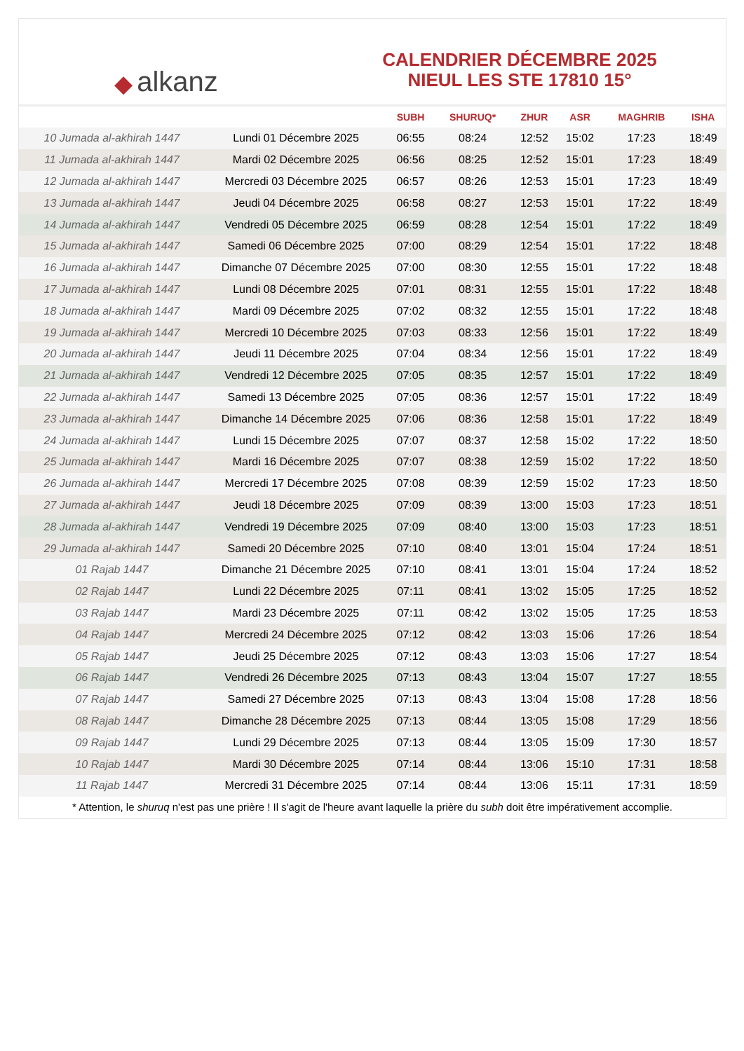◆ alkanz
CALENDRIER DÉCEMBRE 2025
NIEUL LES STE 17810 15°
| | | SUBH | SHURUQ* | ZHUR | ASR | MAGHRIB | ISHA |
| --- | --- | --- | --- | --- | --- | --- | --- |
| 10 Jumada al-akhirah 1447 | Lundi 01 Décembre 2025 | 06:55 | 08:24 | 12:52 | 15:02 | 17:23 | 18:49 |
| 11 Jumada al-akhirah 1447 | Mardi 02 Décembre 2025 | 06:56 | 08:25 | 12:52 | 15:01 | 17:23 | 18:49 |
| 12 Jumada al-akhirah 1447 | Mercredi 03 Décembre 2025 | 06:57 | 08:26 | 12:53 | 15:01 | 17:23 | 18:49 |
| 13 Jumada al-akhirah 1447 | Jeudi 04 Décembre 2025 | 06:58 | 08:27 | 12:53 | 15:01 | 17:22 | 18:49 |
| 14 Jumada al-akhirah 1447 | Vendredi 05 Décembre 2025 | 06:59 | 08:28 | 12:54 | 15:01 | 17:22 | 18:49 |
| 15 Jumada al-akhirah 1447 | Samedi 06 Décembre 2025 | 07:00 | 08:29 | 12:54 | 15:01 | 17:22 | 18:48 |
| 16 Jumada al-akhirah 1447 | Dimanche 07 Décembre 2025 | 07:00 | 08:30 | 12:55 | 15:01 | 17:22 | 18:48 |
| 17 Jumada al-akhirah 1447 | Lundi 08 Décembre 2025 | 07:01 | 08:31 | 12:55 | 15:01 | 17:22 | 18:48 |
| 18 Jumada al-akhirah 1447 | Mardi 09 Décembre 2025 | 07:02 | 08:32 | 12:55 | 15:01 | 17:22 | 18:48 |
| 19 Jumada al-akhirah 1447 | Mercredi 10 Décembre 2025 | 07:03 | 08:33 | 12:56 | 15:01 | 17:22 | 18:49 |
| 20 Jumada al-akhirah 1447 | Jeudi 11 Décembre 2025 | 07:04 | 08:34 | 12:56 | 15:01 | 17:22 | 18:49 |
| 21 Jumada al-akhirah 1447 | Vendredi 12 Décembre 2025 | 07:05 | 08:35 | 12:57 | 15:01 | 17:22 | 18:49 |
| 22 Jumada al-akhirah 1447 | Samedi 13 Décembre 2025 | 07:05 | 08:36 | 12:57 | 15:01 | 17:22 | 18:49 |
| 23 Jumada al-akhirah 1447 | Dimanche 14 Décembre 2025 | 07:06 | 08:36 | 12:58 | 15:01 | 17:22 | 18:49 |
| 24 Jumada al-akhirah 1447 | Lundi 15 Décembre 2025 | 07:07 | 08:37 | 12:58 | 15:02 | 17:22 | 18:50 |
| 25 Jumada al-akhirah 1447 | Mardi 16 Décembre 2025 | 07:07 | 08:38 | 12:59 | 15:02 | 17:22 | 18:50 |
| 26 Jumada al-akhirah 1447 | Mercredi 17 Décembre 2025 | 07:08 | 08:39 | 12:59 | 15:02 | 17:23 | 18:50 |
| 27 Jumada al-akhirah 1447 | Jeudi 18 Décembre 2025 | 07:09 | 08:39 | 13:00 | 15:03 | 17:23 | 18:51 |
| 28 Jumada al-akhirah 1447 | Vendredi 19 Décembre 2025 | 07:09 | 08:40 | 13:00 | 15:03 | 17:23 | 18:51 |
| 29 Jumada al-akhirah 1447 | Samedi 20 Décembre 2025 | 07:10 | 08:40 | 13:01 | 15:04 | 17:24 | 18:51 |
| 01 Rajab 1447 | Dimanche 21 Décembre 2025 | 07:10 | 08:41 | 13:01 | 15:04 | 17:24 | 18:52 |
| 02 Rajab 1447 | Lundi 22 Décembre 2025 | 07:11 | 08:41 | 13:02 | 15:05 | 17:25 | 18:52 |
| 03 Rajab 1447 | Mardi 23 Décembre 2025 | 07:11 | 08:42 | 13:02 | 15:05 | 17:25 | 18:53 |
| 04 Rajab 1447 | Mercredi 24 Décembre 2025 | 07:12 | 08:42 | 13:03 | 15:06 | 17:26 | 18:54 |
| 05 Rajab 1447 | Jeudi 25 Décembre 2025 | 07:12 | 08:43 | 13:03 | 15:06 | 17:27 | 18:54 |
| 06 Rajab 1447 | Vendredi 26 Décembre 2025 | 07:13 | 08:43 | 13:04 | 15:07 | 17:27 | 18:55 |
| 07 Rajab 1447 | Samedi 27 Décembre 2025 | 07:13 | 08:43 | 13:04 | 15:08 | 17:28 | 18:56 |
| 08 Rajab 1447 | Dimanche 28 Décembre 2025 | 07:13 | 08:44 | 13:05 | 15:08 | 17:29 | 18:56 |
| 09 Rajab 1447 | Lundi 29 Décembre 2025 | 07:13 | 08:44 | 13:05 | 15:09 | 17:30 | 18:57 |
| 10 Rajab 1447 | Mardi 30 Décembre 2025 | 07:14 | 08:44 | 13:06 | 15:10 | 17:31 | 18:58 |
| 11 Rajab 1447 | Mercredi 31 Décembre 2025 | 07:14 | 08:44 | 13:06 | 15:11 | 17:31 | 18:59 |
* Attention, le shuruq n'est pas une prière ! Il s'agit de l'heure avant laquelle la prière du subh doit être impérativement accomplie.